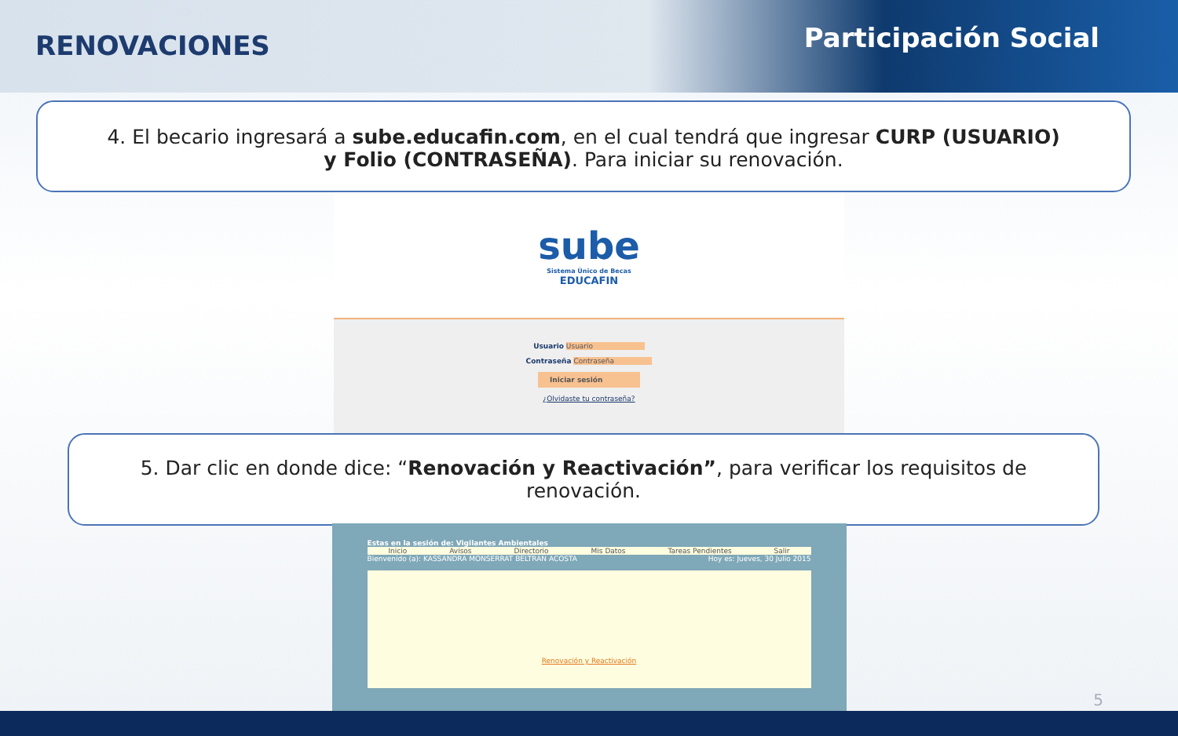RENOVACIONES
Participación Social
4. El becario ingresará a sube.educafin.com, en el cual tendrá que ingresar CURP (USUARIO) y Folio (CONTRASEÑA). Para iniciar su renovación.
sube
Sistema Único de Becas
EDUCAFIN
Usuario Usuario
Contraseña Contraseña
Iniciar sesión
¿Olvidaste tu contraseña?
5. Dar clic en donde dice: “Renovación y Reactivación”, para verificar los requisitos de renovación.
Estas en la sesión de: Vigilantes Ambientales
Inicio Avisos Directorio Mis Datos Tareas Pendientes Salir
Bienvenido (a): KASSANDRA MONSERRAT BELTRAN ACOSTA Hoy es: Jueves, 30 Julio 2015
Renovación y Reactivación
5